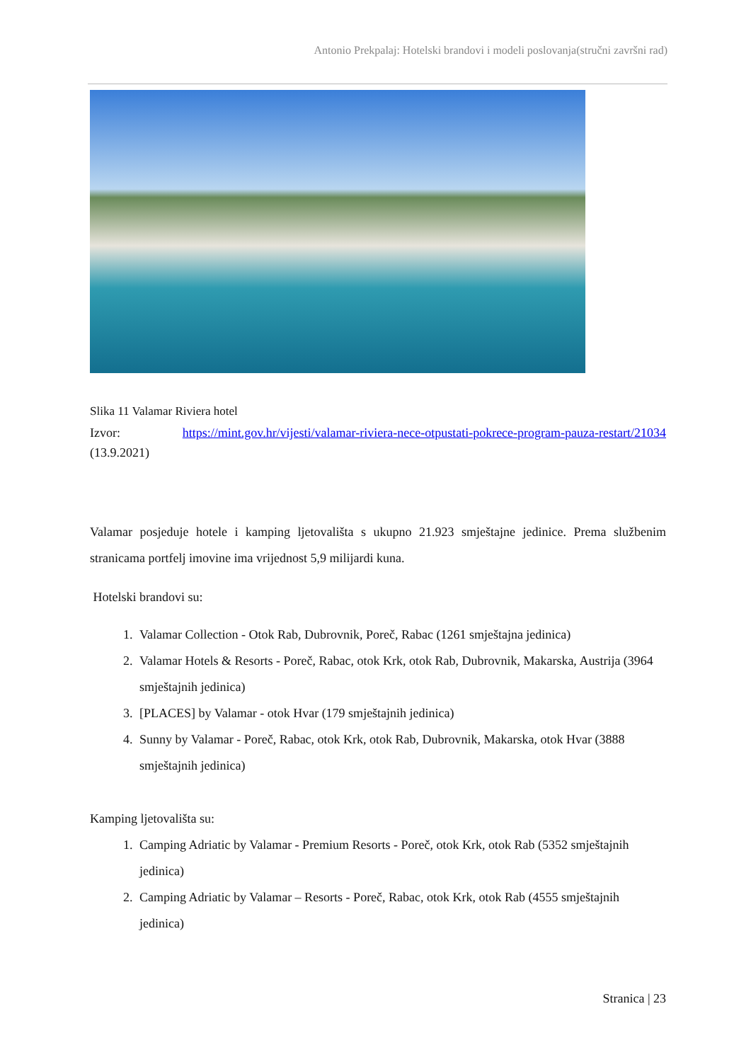Antonio Prekpalaj: Hotelski brandovi i modeli poslovanja(stručni završni rad)
Slika 11 Valamar Riviera hotel
Izvor: https://mint.gov.hr/vijesti/valamar-riviera-nece-otpustati-pokrece-program-pauza-restart/21034 (13.9.2021)
Valamar posjeduje hotele i kamping ljetovališta s ukupno 21.923 smještajne jedinice. Prema službenim stranicama portfelj imovine ima vrijednost 5,9 milijardi kuna.
Hotelski brandovi su:
1. Valamar Collection - Otok Rab, Dubrovnik, Poreč, Rabac (1261 smještajna jedinica)
2. Valamar Hotels & Resorts - Poreč, Rabac, otok Krk, otok Rab, Dubrovnik, Makarska, Austrija (3964 smještajnih jedinica)
3. [PLACES] by Valamar - otok Hvar (179 smještajnih jedinica)
4. Sunny by Valamar - Poreč, Rabac, otok Krk, otok Rab, Dubrovnik, Makarska, otok Hvar (3888 smještajnih jedinica)
Kamping ljetovališta su:
1. Camping Adriatic by Valamar - Premium Resorts - Poreč, otok Krk, otok Rab (5352 smještajnih jedinica)
2. Camping Adriatic by Valamar – Resorts - Poreč, Rabac, otok Krk, otok Rab (4555 smještajnih jedinica)
Stranica | 23